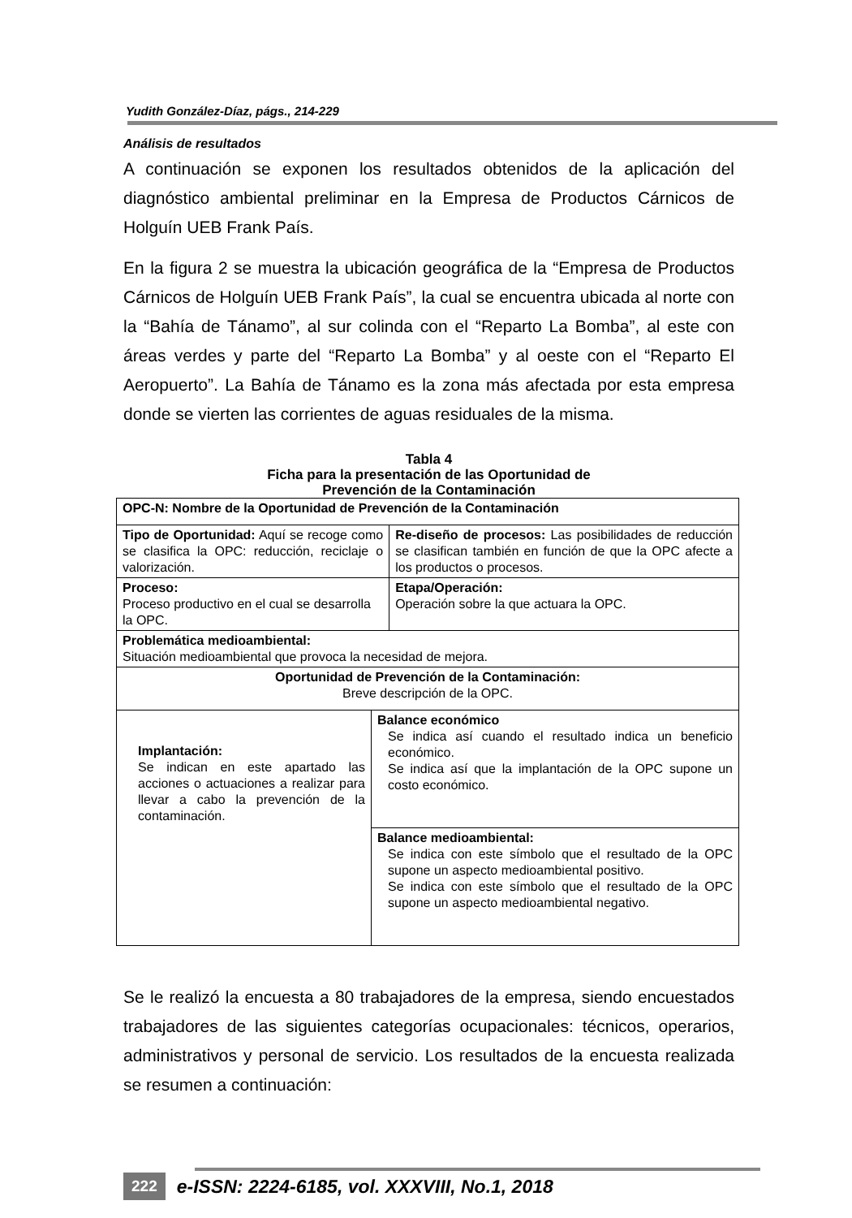Yudith González-Díaz, págs., 214-229
Análisis de resultados
A continuación se exponen los resultados obtenidos de la aplicación del diagnóstico ambiental preliminar en la Empresa de Productos Cárnicos de Holguín UEB Frank País.
En la figura 2 se muestra la ubicación geográfica de la “Empresa de Productos Cárnicos de Holguín UEB Frank País”, la cual se encuentra ubicada al norte con la “Bahía de Tánamo”, al sur colinda con el “Reparto La Bomba”, al este con áreas verdes y parte del “Reparto La Bomba” y al oeste con el “Reparto El Aeropuerto”. La Bahía de Tánamo es la zona más afectada por esta empresa donde se vierten las corrientes de aguas residuales de la misma.
Tabla 4
Ficha para la presentación de las Oportunidad de
Prevención de la Contaminación
| OPC-N: Nombre de la Oportunidad de Prevención de la Contaminación | | |
| Tipo de Oportunidad: Aquí se recoge como se clasifica la OPC: reducción, reciclaje o valorización. | | Re-diseño de procesos: Las posibilidades de reducción se clasifican también en función de que la OPC afecte a los productos o procesos. |
| Proceso: Proceso productivo en el cual se desarrolla la OPC. | | Etapa/Operación: Operación sobre la que actuara la OPC. |
| Problemática medioambiental: Situación medioambiental que provoca la necesidad de mejora. | | |
| Oportunidad de Prevención de la Contaminación: Breve descripción de la OPC. | | |
| Implantación: Se indican en este apartado las acciones o actuaciones a realizar para llevar a cabo la prevención de la contaminación. | Balance económico Se indica así cuando el resultado indica un beneficio económico. Se indica así que la implantación de la OPC supone un costo económico. | |
| | Balance medioambiental: Se indica con este símbolo que el resultado de la OPC supone un aspecto medioambiental positivo. Se indica con este símbolo que el resultado de la OPC supone un aspecto medioambiental negativo. | |
Se le realizó la encuesta a 80 trabajadores de la empresa, siendo encuestados trabajadores de las siguientes categorías ocupacionales: técnicos, operarios, administrativos y personal de servicio. Los resultados de la encuesta realizada se resumen a continuación:
222 e-ISSN: 2224-6185, vol. XXXVIII, No.1, 2018